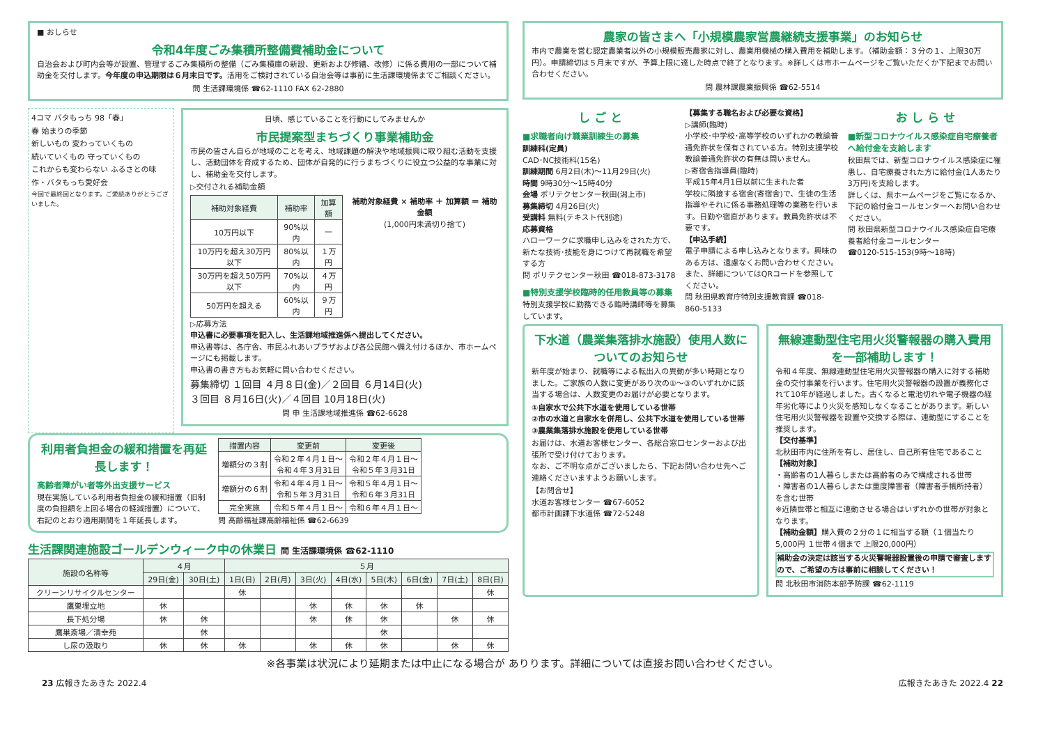■ おしらせ
令和4年度ごみ集積所整備費補助金について
自治会および町内会等が設置、管理するごみ集積所の整備（ごみ集積庫の新設、更新および修繕、改修）に係る費用の一部について補助金を交付します。今年度の申込期限は６月末日です。活用をご検討されている自治会等は事前に生活課環境係までご相談ください。
問 生活課環境係 ☎62-1110 FAX 62-2880
4コマ バタもっち 98「春」
春 始まりの季節
新しいもの 変わっていくもの
続いていくもの 守っていくもの
これからも変わらない ふるさとの味
作・バタもっち愛好会
今回で最終回となります。ご愛読ありがとうございました。
日頃、感じていることを行動にしてみませんか
市民提案型まちづくり事業補助金
市民の皆さん自らが地域のことを考え、地域課題の解決や地域振興に取り組む活動を支援し、活動団体を育成するため、団体が自発的に行うまちづくりに役立つ公益的な事業に対し、補助金を交付します。
▷交付される補助金額
| 補助対象経費 | 補助率 | 加算額 |
| --- | --- | --- |
| 10万円以下 | 90%以内 | — |
| 10万円を超え30万円以下 | 80%以内 | １万円 |
| 30万円を超え50万円以下 | 70%以内 | ４万円 |
| 50万円を超える | 60%以内 | ９万円 |
補助対象経費 × 補助率 ＋ 加算額 ＝ 補助金額
(1,000円未満切り捨て)
▷応募方法
申込書に必要事項を記入し、生活課地域推進係へ提出してください。
申込書等は、各庁舎、市民ふれあいプラザおよび各公民館へ備え付けるほか、市ホームページにも掲載します。
申込書の書き方もお気軽に問い合わせください。
募集締切 １回目 ４月８日(金)／２回目 ６月14日(火)
３回目 ８月16日(火)／４回目 10月18日(火)
問 申 生活課地域推進係 ☎62-6628
利用者負担金の緩和措置を再延長します！
高齢者障がい者等外出支援サービス
現在実施している利用者負担金の緩和措置（旧制度の負担額を上回る場合の軽減措置）について、右記のとおり適用期間を１年延長します。
| 措置内容 | 変更前 | 変更後 |
| --- | --- | --- |
| 増額分の３割 | 令和２年４月１日〜 令和４年３月31日 | 令和２年４月１日〜 令和５年３月31日 |
| 増額分の６割 | 令和４年４月１日〜 令和５年３月31日 | 令和５年４月１日〜 令和６年３月31日 |
| 完全実施 | 令和５年４月１日〜 | 令和６年４月１日〜 |
問 高齢福祉課高齢福祉係 ☎62-6639
生活課関連施設ゴールデンウィーク中の休業日 問 生活課環境係 ☎62-1110
| 施設の名称等 | ４月 | | ５月 | | | | | | | |
| --- | --- | --- | --- | --- | --- | --- | --- | --- | --- | --- |
| | 29日(金) | 30日(土) | 1日(日) | 2日(月) | 3日(火) | 4日(水) | 5日(木) | 6日(金) | 7日(土) | 8日(日) |
| クリーンリサイクルセンター | | | 休 | | | | | | | 休 |
| 鷹巣埋立地 | 休 | | | | 休 | 休 | 休 | 休 | | |
| 長下処分場 | 休 | 休 | | | 休 | 休 | 休 | | 休 | 休 |
| 鷹巣斎場／清幸苑 | | 休 | | | | | 休 | | | |
| し尿の汲取り | 休 | 休 | 休 | | 休 | 休 | 休 | | 休 | 休 |
農家の皆さまへ「小規模農家営農継続支援事業」のお知らせ
市内で農業を営む認定農業者以外の小規模販売農家に対し、農業用機械の購入費用を補助します。（補助金額：３分の１、上限30万円）。申請締切は５月末ですが、予算上限に達した時点で終了となります。※詳しくは市ホームページをご覧いただくか下記までお問い合わせください。
問 農林課農業振興係 ☎62-5514
し ご と
■求職者向け職業訓練生の募集
訓練科(定員)
CAD･NC技術科(15名)
訓練期間 6月2日(木)〜11月29日(火)
時間 9時30分〜15時40分
会場 ポリテクセンター秋田(潟上市)
募集締切 4月26日(火)
受講料 無料(テキスト代別途)
応募資格
ハローワークに求職申し込みをされた方で、新たな技術･技能を身につけて再就職を希望する方
問 ポリテクセンター秋田 ☎018-873-3178
■特別支援学校臨時的任用教員等の募集
特別支援学校に勤務できる臨時講師等を募集しています。
【募集する職名および必要な資格】
▷講師(臨時)
小学校･中学校･高等学校のいずれかの教諭普通免許状を保有されている方。特別支援学校教諭普通免許状の有無は問いません。
▷寄宿舎指導員(臨時)
平成15年4月1日以前に生まれた者
学校に隣接する宿舎(寄宿舎)で、生徒の生活指導やそれに係る事務処理等の業務を行います。日勤や宿直があります。教員免許状は不要です。
【申込手続】
電子申請による申し込みとなります。興味のある方は、遠慮なくお問い合わせください。また、詳細についてはQRコードを参照してください。
問 秋田県教育庁特別支援教育課 ☎018-860-5133
お し ら せ
■新型コロナウイルス感染症自宅療養者へ給付金を支給します
秋田県では、新型コロナウイルス感染症に罹患し、自宅療養された方に給付金(1人あたり3万円)を支給します。
詳しくは、県ホームページをご覧になるか、下記の給付金コールセンターへお問い合わせください。
問 秋田県新型コロナウイルス感染症自宅療養者給付金コールセンター
☎0120-515-153(9時〜18時)
下水道（農業集落排水施設）使用人数についてのお知らせ
新年度が始まり、就職等による転出入の異動が多い時期となりました。ご家族の人数に変更があり次の①〜③のいずれかに該当する場合は、人数変更のお届けが必要となります。
①自家水で公共下水道を使用している世帯
②市の水道と自家水を併用し、公共下水道を使用している世帯
③農業集落排水施設を使用している世帯
お届けは、水道お客様センター、各総合窓口センターおよび出張所で受け付けております。
なお、ご不明な点がございましたら、下記お問い合わせ先へご連絡くださいますようお願いします。
【お問合せ】
水道お客様センター ☎67-6052
都市計画課下水道係 ☎72-5248
無線連動型住宅用火災警報器の購入費用を一部補助します！
令和４年度、無線連動型住宅用火災警報器の購入に対する補助金の交付事業を行います。住宅用火災警報器の設置が義務化されて10年が経過しました。古くなると電池切れや電子機器の経年劣化等により火災を感知しなくなることがあります。新しい住宅用火災警報器を設置や交換する際は、連動型にすることを推奨します。
【交付基準】
北秋田市内に住所を有し、居住し、自己所有住宅であること
【補助対象】
・高齢者の1人暮らしまたは高齢者のみで構成される世帯
・障害者の1人暮らしまたは重度障害者（障害者手帳所持者）を含む世帯
※近隣世帯と相互に連動させる場合はいずれかの世帯が対象となります。
【補助金額】購入費の２分の１に相当する額（１個当たり5,000円 １世帯４個まで 上限20,000円）
補助金の決定は該当する火災警報器設置後の申請で審査しますので、ご希望の方は事前に相談してください！
問 北秋田市消防本部予防課 ☎62-1119
※各事業は状況により延期または中止になる場合が ありります。詳細については直接お問い合わせください。
23 広報きたあきた 2022.4 広報きたあきた 2022.4 22